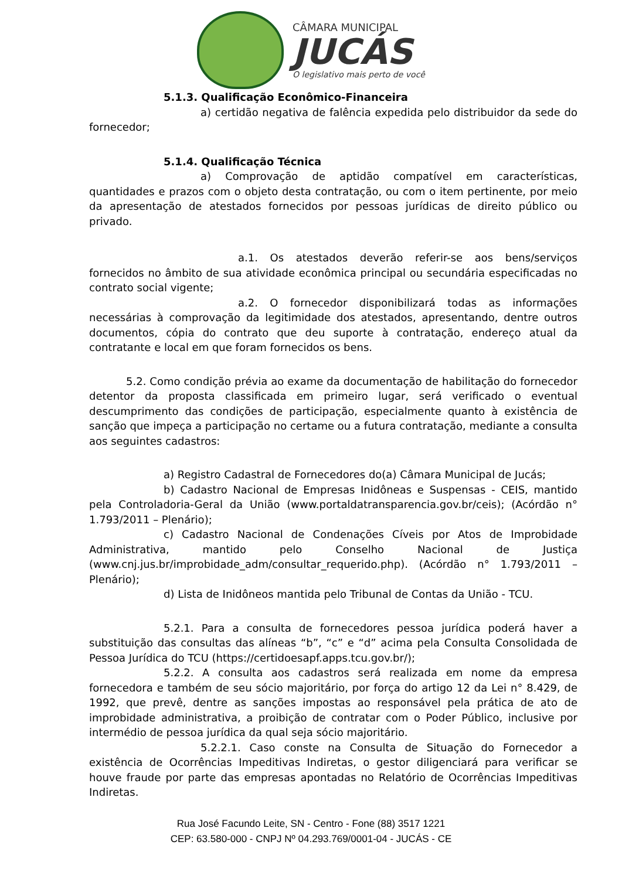CÂMARA MUNICIPAL
JUCÁS
O legislativo mais perto de você
5.1.3. Qualificação Econômico-Financeira
a) certidão negativa de falência expedida pelo distribuidor da sede do fornecedor;
5.1.4. Qualificação Técnica
a) Comprovação de aptidão compatível em características, quantidades e prazos com o objeto desta contratação, ou com o item pertinente, por meio da apresentação de atestados fornecidos por pessoas jurídicas de direito público ou privado.
a.1. Os atestados deverão referir-se aos bens/serviços fornecidos no âmbito de sua atividade econômica principal ou secundária especificadas no contrato social vigente;
a.2. O fornecedor disponibilizará todas as informações necessárias à comprovação da legitimidade dos atestados, apresentando, dentre outros documentos, cópia do contrato que deu suporte à contratação, endereço atual da contratante e local em que foram fornecidos os bens.
5.2. Como condição prévia ao exame da documentação de habilitação do fornecedor detentor da proposta classificada em primeiro lugar, será verificado o eventual descumprimento das condições de participação, especialmente quanto à existência de sanção que impeça a participação no certame ou a futura contratação, mediante a consulta aos seguintes cadastros:
a) Registro Cadastral de Fornecedores do(a) Câmara Municipal de Jucás;
b) Cadastro Nacional de Empresas Inidôneas e Suspensas - CEIS, mantido pela Controladoria-Geral da União (www.portaldatransparencia.gov.br/ceis); (Acórdão n° 1.793/2011 – Plenário);
c) Cadastro Nacional de Condenações Cíveis por Atos de Improbidade Administrativa, mantido pelo Conselho Nacional de Justiça (www.cnj.jus.br/improbidade_adm/consultar_requerido.php). (Acórdão n° 1.793/2011 – Plenário);
d) Lista de Inidôneos mantida pelo Tribunal de Contas da União - TCU.
5.2.1. Para a consulta de fornecedores pessoa jurídica poderá haver a substituição das consultas das alíneas “b”, “c” e “d” acima pela Consulta Consolidada de Pessoa Jurídica do TCU (https://certidoesapf.apps.tcu.gov.br/);
5.2.2. A consulta aos cadastros será realizada em nome da empresa fornecedora e também de seu sócio majoritário, por força do artigo 12 da Lei n° 8.429, de 1992, que prevê, dentre as sanções impostas ao responsável pela prática de ato de improbidade administrativa, a proibição de contratar com o Poder Público, inclusive por intermédio de pessoa jurídica da qual seja sócio majoritário.
5.2.2.1. Caso conste na Consulta de Situação do Fornecedor a existência de Ocorrências Impeditivas Indiretas, o gestor diligenciará para verificar se houve fraude por parte das empresas apontadas no Relatório de Ocorrências Impeditivas Indiretas.
Rua José Facundo Leite, SN - Centro - Fone (88) 3517 1221
CEP: 63.580-000 - CNPJ Nº 04.293.769/0001-04 - JUCÁS - CE